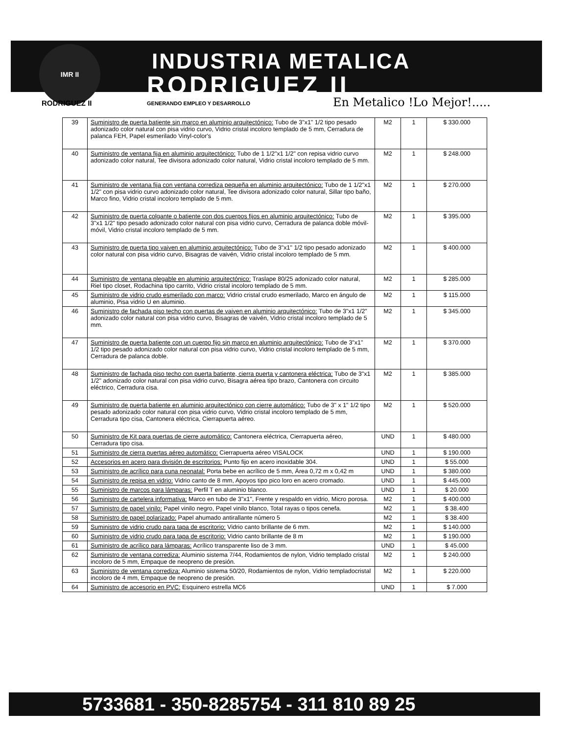IMR II
INDUSTRIA METALICA
RODRIGUEZ II
RODRIGUEZ II GENERANDO EMPLEO Y DESARROLLO En Metalico !Lo Mejor!.....
| 39 | Suministro de puerta batiente sin marco en aluminio arquitectónico: Tubo de 3"x1" 1/2 tipo pesado adonizado color natural con pisa vidrio curvo, Vidrio cristal incoloro templado de 5 mm, Cerradura de palanca FEH, Papel esmerilado Vinyl-color's | M2 | 1 | $ 330.000 |
| 40 | Suministro de ventana fija en aluminio arquitectónico: Tubo de 1 1/2"x1 1/2" con repisa vidrio curvo adonizado color natural, Tee divisora adonizado color natural, Vidrio cristal incoloro templado de 5 mm. | M2 | 1 | $ 248.000 |
| 41 | Suministro de ventana fija con ventana corrediza pequeña en aluminio arquitectónico: Tubo de 1 1/2"x1 1/2" con pisa vidrio curvo adonizado color natural, Tee divisora adonizado color natural, Sillar tipo baño, Marco fino, Vidrio cristal incoloro templado de 5 mm. | M2 | 1 | $ 270.000 |
| 42 | Suministro de puerta colgante o batiente con dos cuerpos fijos en aluminio arquitectónico: Tubo de 3"x1 1/2" tipo pesado adonizado color natural con pisa vidrio curvo, Cerradura de palanca doble móvil-móvil, Vidrio cristal incoloro templado de 5 mm. | M2 | 1 | $ 395.000 |
| 43 | Suministro de puerta tipo vaiven en aluminio arquitectónico: Tubo de 3"x1" 1/2 tipo pesado adonizado color natural con pisa vidrio curvo, Bisagras de vaivén, Vidrio cristal incoloro templado de 5 mm. | M2 | 1 | $ 400.000 |
| 44 | Suministro de ventana plegable en aluminio arquitectónico: Traslape 80/25 adonizado color natural, Riel tipo closet, Rodachina tipo carrito, Vidrio cristal incoloro templado de 5 mm. | M2 | 1 | $ 285.000 |
| 45 | Suministro de vidrio crudo esmerilado con marco: Vidrio cristal crudo esmerilado, Marco en ángulo de aluminio, Pisa vidrio U en aluminio. | M2 | 1 | $ 115.000 |
| 46 | Suministro de fachada piso techo con puertas de vaiven en aluminio arquitectónico: Tubo de 3"x1 1/2" adonizado color natural con pisa vidrio curvo, Bisagras de vaivén, Vidrio cristal incoloro templado de 5 mm. | M2 | 1 | $ 345.000 |
| 47 | Suministro de puerta batiente con un cuerpo fijo sin marco en aluminio arquitectónico: Tubo de 3"x1" 1/2 tipo pesado adonizado color natural con pisa vidrio curvo, Vidrio cristal incoloro templado de 5 mm, Cerradura de palanca doble. | M2 | 1 | $ 370.000 |
| 48 | Suministro de fachada piso techo con puerta batiente, cierra puerta y cantonera eléctrica: Tubo de 3"x1 1/2" adonizado color natural con pisa vidrio curvo, Bisagra aérea tipo brazo, Cantonera con circuito eléctrico, Cerradura cisa. | M2 | 1 | $ 385.000 |
| 49 | Suministro de puerta batiente en aluminio arquitectónico con cierre automático: Tubo de 3" x 1" 1/2 tipo pesado adonizado color natural con pisa vidrio curvo, Vidrio cristal incoloro templado de 5 mm, Cerradura tipo cisa, Cantonera eléctrica, Cierrapuerta aéreo. | M2 | 1 | $ 520.000 |
| 50 | Suministro de Kit para puertas de cierre automático: Cantonera eléctrica, Cierrapuerta aéreo, Cerradura tipo cisa. | UND | 1 | $ 480.000 |
| 51 | Suministro de cierra puertas aéreo automático: Cierrapuerta aéreo VISALOCK | UND | 1 | $ 190.000 |
| 52 | Accesorios en acero para división de escritorios: Punto fijo en acero inoxidable 304. | UND | 1 | $ 55.000 |
| 53 | Suministro de acrílico para cuna neonatal: Porta bebe en acrílico de 5 mm, Área 0,72 m x 0,42 m | UND | 1 | $ 380.000 |
| 54 | Suministro de repisa en vidrio: Vidrio canto de 8 mm, Apoyos tipo pico loro en acero cromado. | UND | 1 | $ 445.000 |
| 55 | Suministro de marcos para lámparas: Perfil T en aluminio blanco. | UND | 1 | $ 20.000 |
| 56 | Suministro de cartelera informativa: Marco en tubo de 3"x1", Frente y respaldo en vidrio, Micro porosa. | M2 | 1 | $ 400.000 |
| 57 | Suministro de papel vinilo: Papel vinilo negro, Papel vinilo blanco, Total rayas o tipos cenefa. | M2 | 1 | $ 38.400 |
| 58 | Suministro de papel polarizado: Papel ahumado antirallante número 5 | M2 | 1 | $ 38.400 |
| 59 | Suministro de vidrio crudo para tapa de escritorio: Vidrio canto brillante de 6 mm. | M2 | 1 | $ 140.000 |
| 60 | Suministro de vidrio crudo para tapa de escritorio: Vidrio canto brillante de 8 m | M2 | 1 | $ 190.000 |
| 61 | Suministro de acrílico para lámparas: Acrílico transparente liso de 3 mm. | UND | 1 | $ 45.000 |
| 62 | Suministro de ventana corrediza: Aluminio sistema 7/44, Rodamientos de nylon, Vidrio templado cristal incoloro de 5 mm, Empaque de neopreno de presión. | M2 | 1 | $ 240.000 |
| 63 | Suministro de ventana corrediza: Aluminio sistema 50/20, Rodamientos de nylon, Vidrio templadocristal incoloro de 4 mm, Empaque de neopreno de presión. | M2 | 1 | $ 220.000 |
| 64 | Suministro de accesorio en PVC: Esquinero estrella MC6 | UND | 1 | $ 7.000 |
5733681 - 350-8285754 - 311 810 89 25